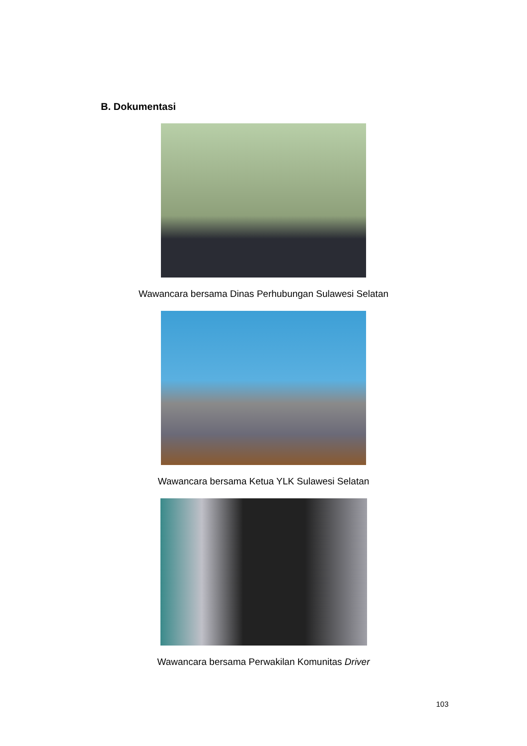B. Dokumentasi
Wawancara bersama Dinas Perhubungan Sulawesi Selatan
Wawancara bersama Ketua YLK Sulawesi Selatan
Wawancara bersama Perwakilan Komunitas Driver
103